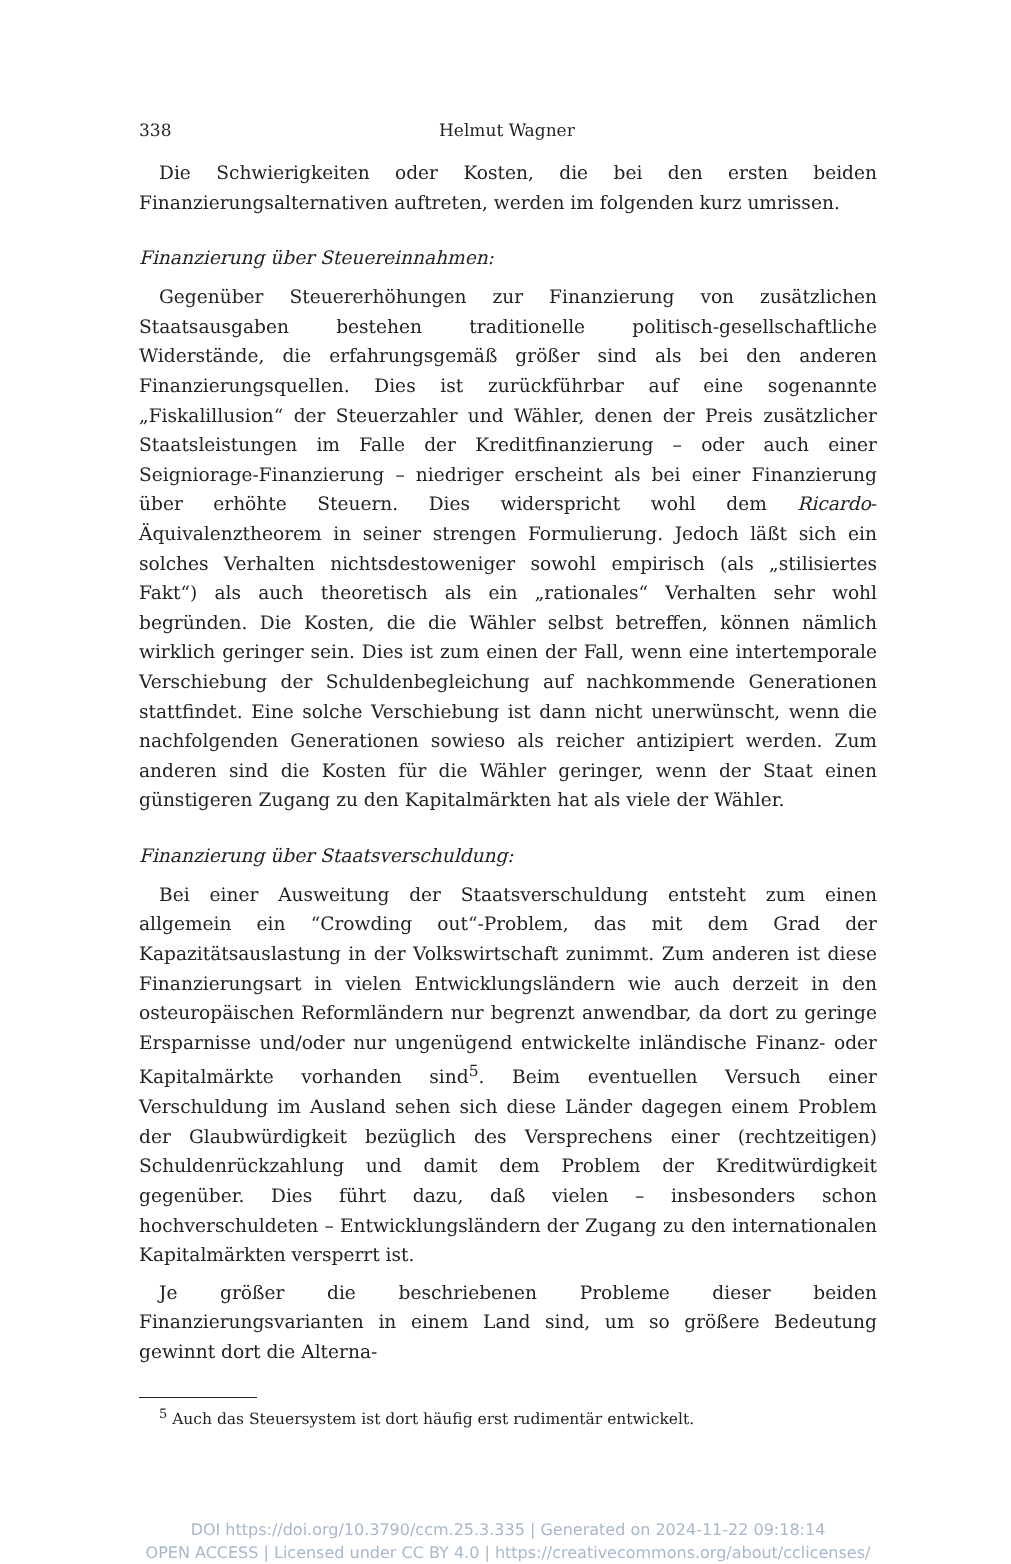338 Helmut Wagner
Die Schwierigkeiten oder Kosten, die bei den ersten beiden Finanzierungsalternativen auftreten, werden im folgenden kurz umrissen.
Finanzierung über Steuereinnahmen:
Gegenüber Steuererhöhungen zur Finanzierung von zusätzlichen Staatsausgaben bestehen traditionelle politisch-gesellschaftliche Widerstände, die erfahrungsgemäß größer sind als bei den anderen Finanzierungsquellen. Dies ist zurückführbar auf eine sogenannte „Fiskalillusion“ der Steuerzahler und Wähler, denen der Preis zusätzlicher Staatsleistungen im Falle der Kreditfinanzierung – oder auch einer Seigniorage-Finanzierung – niedriger erscheint als bei einer Finanzierung über erhöhte Steuern. Dies widerspricht wohl dem Ricardo-Äquivalenztheorem in seiner strengen Formulierung. Jedoch läßt sich ein solches Verhalten nichtsdestoweniger sowohl empirisch (als „stilisiertes Fakt“) als auch theoretisch als ein „rationales“ Verhalten sehr wohl begründen. Die Kosten, die die Wähler selbst betreffen, können nämlich wirklich geringer sein. Dies ist zum einen der Fall, wenn eine intertemporale Verschiebung der Schuldenbegleichung auf nachkommende Generationen stattfindet. Eine solche Verschiebung ist dann nicht unerwünscht, wenn die nachfolgenden Generationen sowieso als reicher antizipiert werden. Zum anderen sind die Kosten für die Wähler geringer, wenn der Staat einen günstigeren Zugang zu den Kapitalmärkten hat als viele der Wähler.
Finanzierung über Staatsverschuldung:
Bei einer Ausweitung der Staatsverschuldung entsteht zum einen allgemein ein “Crowding out“-Problem, das mit dem Grad der Kapazitätsauslastung in der Volkswirtschaft zunimmt. Zum anderen ist diese Finanzierungsart in vielen Entwicklungsländern wie auch derzeit in den osteuropäischen Reformländern nur begrenzt anwendbar, da dort zu geringe Ersparnisse und/oder nur ungenügend entwickelte inländische Finanz- oder Kapitalmärkte vorhanden sind<sup>5</sup>. Beim eventuellen Versuch einer Verschuldung im Ausland sehen sich diese Länder dagegen einem Problem der Glaubwürdigkeit bezüglich des Versprechens einer (rechtzeitigen) Schuldenrückzahlung und damit dem Problem der Kreditwürdigkeit gegenüber. Dies führt dazu, daß vielen – insbesonders schon hochverschuldeten – Entwicklungsländern der Zugang zu den internationalen Kapitalmärkten versperrt ist.
Je größer die beschriebenen Probleme dieser beiden Finanzierungsvarianten in einem Land sind, um so größere Bedeutung gewinnt dort die Alterna-
<sup>5</sup> Auch das Steuersystem ist dort häufig erst rudimentär entwickelt.
DOI https://doi.org/10.3790/ccm.25.3.335 | Generated on 2024-11-22 09:18:14
OPEN ACCESS | Licensed under CC BY 4.0 | https://creativecommons.org/about/cclicenses/